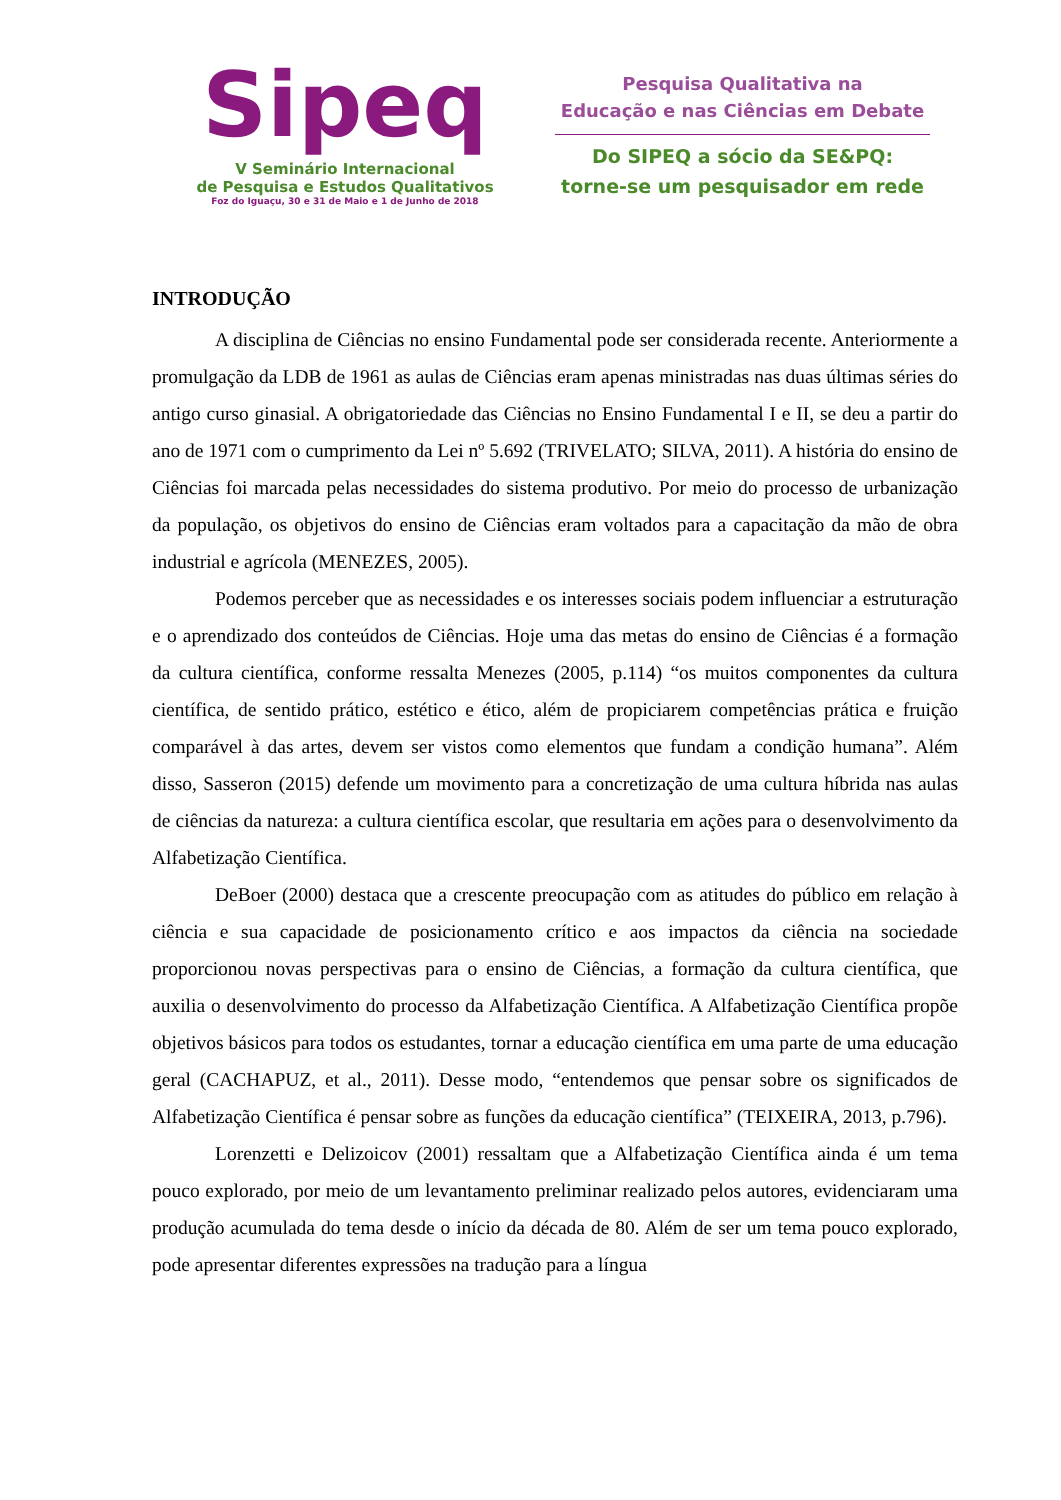Sipeq
V Seminário Internacional
de Pesquisa e Estudos Qualitativos
Foz do Iguaçu, 30 e 31 de Maio e 1 de Junho de 2018
Pesquisa Qualitativa na
Educação e nas Ciências em Debate
Do SIPEQ a sócio da SE&PQ:
torne-se um pesquisador em rede
INTRODUÇÃO
A disciplina de Ciências no ensino Fundamental pode ser considerada recente. Anteriormente a promulgação da LDB de 1961 as aulas de Ciências eram apenas ministradas nas duas últimas séries do antigo curso ginasial. A obrigatoriedade das Ciências no Ensino Fundamental I e II, se deu a partir do ano de 1971 com o cumprimento da Lei nº 5.692 (TRIVELATO; SILVA, 2011). A história do ensino de Ciências foi marcada pelas necessidades do sistema produtivo. Por meio do processo de urbanização da população, os objetivos do ensino de Ciências eram voltados para a capacitação da mão de obra industrial e agrícola (MENEZES, 2005).
Podemos perceber que as necessidades e os interesses sociais podem influenciar a estruturação e o aprendizado dos conteúdos de Ciências. Hoje uma das metas do ensino de Ciências é a formação da cultura científica, conforme ressalta Menezes (2005, p.114) “os muitos componentes da cultura científica, de sentido prático, estético e ético, além de propiciarem competências prática e fruição comparável à das artes, devem ser vistos como elementos que fundam a condição humana”. Além disso, Sasseron (2015) defende um movimento para a concretização de uma cultura híbrida nas aulas de ciências da natureza: a cultura científica escolar, que resultaria em ações para o desenvolvimento da Alfabetização Científica.
DeBoer (2000) destaca que a crescente preocupação com as atitudes do público em relação à ciência e sua capacidade de posicionamento crítico e aos impactos da ciência na sociedade proporcionou novas perspectivas para o ensino de Ciências, a formação da cultura científica, que auxilia o desenvolvimento do processo da Alfabetização Científica. A Alfabetização Científica propõe objetivos básicos para todos os estudantes, tornar a educação científica em uma parte de uma educação geral (CACHAPUZ, et al., 2011). Desse modo, “entendemos que pensar sobre os significados de Alfabetização Científica é pensar sobre as funções da educação científica” (TEIXEIRA, 2013, p.796).
Lorenzetti e Delizoicov (2001) ressaltam que a Alfabetização Científica ainda é um tema pouco explorado, por meio de um levantamento preliminar realizado pelos autores, evidenciaram uma produção acumulada do tema desde o início da década de 80. Além de ser um tema pouco explorado, pode apresentar diferentes expressões na tradução para a língua